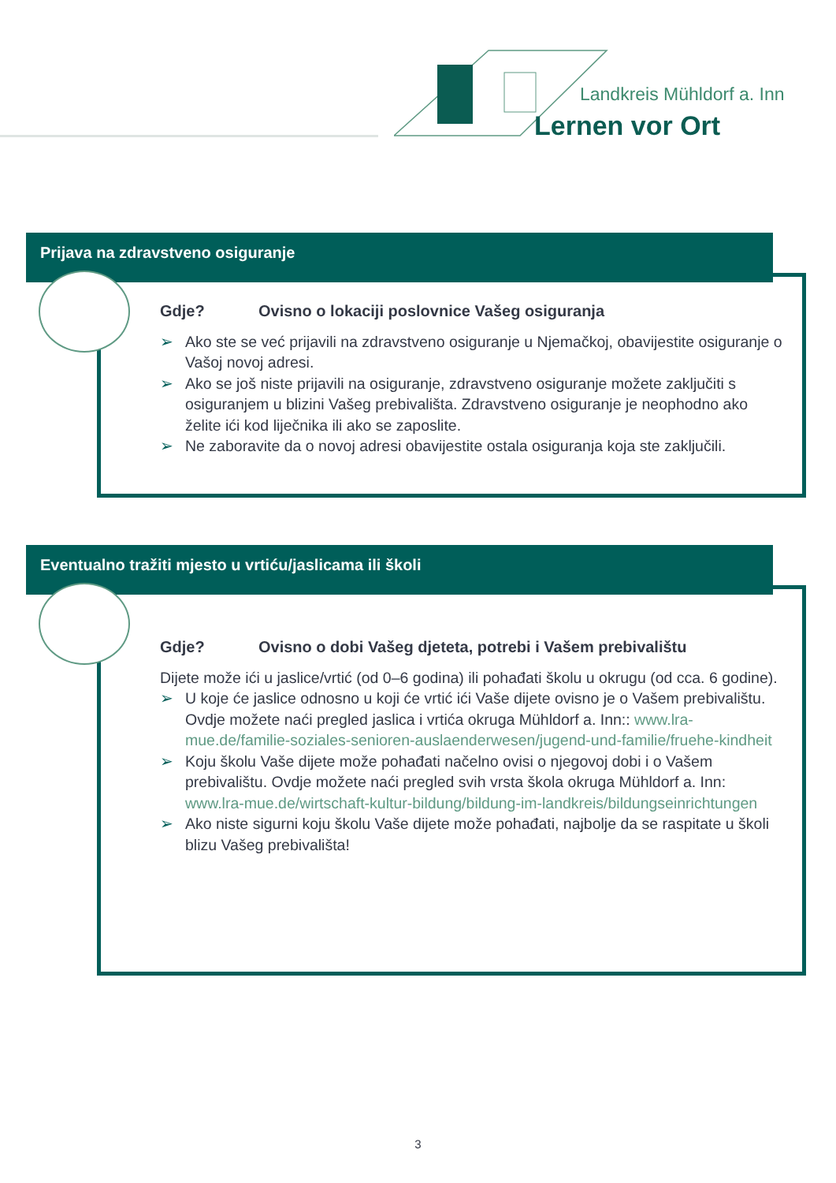Landkreis Mühldorf a. Inn
Lernen vor Ort
Prijava na zdravstveno osiguranje
Gdje? Ovisno o lokaciji poslovnice Vašeg osiguranja
➢ Ako ste se već prijavili na zdravstveno osiguranje u Njemačkoj, obavijestite osiguranje o Vašoj novoj adresi.
➢ Ako se još niste prijavili na osiguranje, zdravstveno osiguranje možete zaključiti s osiguranjem u blizini Vašeg prebivališta. Zdravstveno osiguranje je neophodno ako želite ići kod liječnika ili ako se zaposlite.
➢ Ne zaboravite da o novoj adresi obavijestite ostala osiguranja koja ste zaključili.
Eventualno tražiti mjesto u vrtiću/jaslicama ili školi
Gdje? Ovisno o dobi Vašeg djeteta, potrebi i Vašem prebivalištu
Dijete može ići u jaslice/vrtić (od 0–6 godina) ili pohađati školu u okrugu (od cca. 6 godine).
➢ U koje će jaslice odnosno u koji će vrtić ići Vaše dijete ovisno je o Vašem prebivalištu. Ovdje možete naći pregled jaslica i vrtića okruga Mühldorf a. Inn:: www.lra-mue.de/familie-soziales-senioren-auslaenderwesen/jugend-und-familie/fruehe-kindheit
➢ Koju školu Vaše dijete može pohađati načelno ovisi o njegovoj dobi i o Vašem prebivalištu. Ovdje možete naći pregled svih vrsta škola okruga Mühldorf a. Inn: www.lra-mue.de/wirtschaft-kultur-bildung/bildung-im-landkreis/bildungseinrichtungen
➢ Ako niste sigurni koju školu Vaše dijete može pohađati, najbolje da se raspitate u školi blizu Vašeg prebivališta!
3